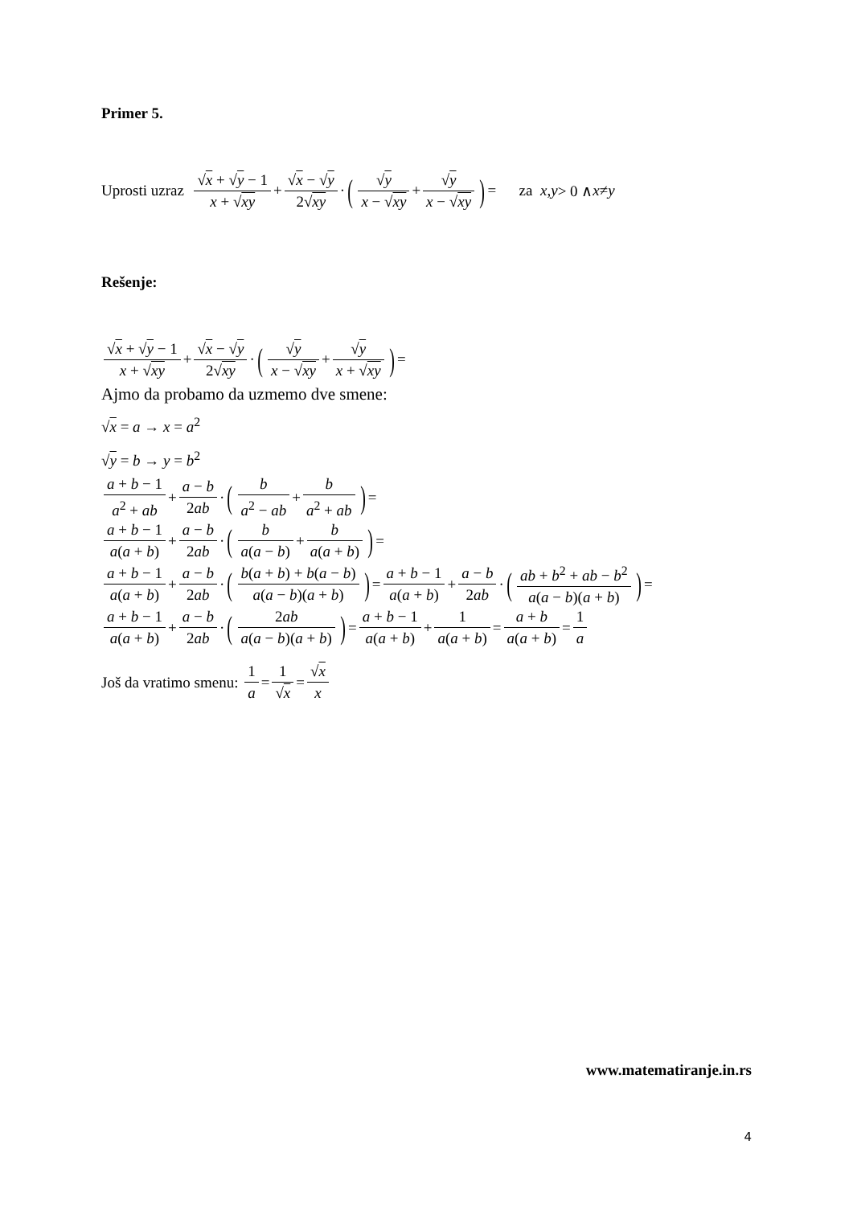Primer 5.
Uprosti uzraz √x + √y − 1 x + √xy + √x − √y 2√xy · (√y x − √xy + √y x − √xy) = za x, y > 0 ∧ x ≠ y
Rešenje:
√x + √y − 1 x + √xy + √x − √y 2√xy · (√y x − √xy + √y x + √xy) =
Ajmo da probamo da uzmemo dve smene:
√x = a → x = a<sup>2</sup>
√y = b → y = b<sup>2</sup>
a + b − 1 a<sup>2</sup> + ab + a − b 2ab · (b a<sup>2</sup> − ab + b a<sup>2</sup> + ab) =
a + b − 1 a(a + b) + a − b 2ab · (b a(a − b) + b a(a + b)) =
a + b − 1 a(a + b) + a − b 2ab · (b(a + b) + b(a − b) a(a − b)(a + b)) = a + b − 1 a(a + b) + a − b 2ab · (ab + b<sup>2</sup> + ab − b<sup>2</sup> a(a − b)(a + b)) =
a + b − 1 a(a + b) + a − b 2ab · (2ab a(a − b)(a + b)) = a + b − 1 a(a + b) + 1 a(a + b) = a + b a(a + b) = 1 a
Još da vratimo smenu: 1 a = 1 √x = √x x
www.matematiranje.in.rs
4